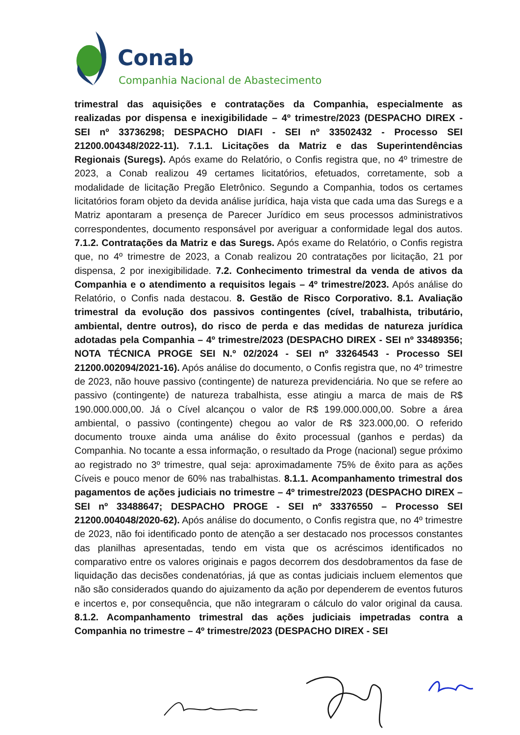Conab
Companhia Nacional de Abastecimento
trimestral das aquisições e contratações da Companhia, especialmente as realizadas por dispensa e inexigibilidade – 4º trimestre/2023 (DESPACHO DIREX - SEI nº 33736298; DESPACHO DIAFI - SEI nº 33502432 - Processo SEI 21200.004348/2022-11). 7.1.1. Licitações da Matriz e das Superintendências Regionais (Suregs). Após exame do Relatório, o Confis registra que, no 4º trimestre de 2023, a Conab realizou 49 certames licitatórios, efetuados, corretamente, sob a modalidade de licitação Pregão Eletrônico. Segundo a Companhia, todos os certames licitatórios foram objeto da devida análise jurídica, haja vista que cada uma das Suregs e a Matriz apontaram a presença de Parecer Jurídico em seus processos administrativos correspondentes, documento responsável por averiguar a conformidade legal dos autos. 7.1.2. Contratações da Matriz e das Suregs. Após exame do Relatório, o Confis registra que, no 4º trimestre de 2023, a Conab realizou 20 contratações por licitação, 21 por dispensa, 2 por inexigibilidade. 7.2. Conhecimento trimestral da venda de ativos da Companhia e o atendimento a requisitos legais – 4º trimestre/2023. Após análise do Relatório, o Confis nada destacou. 8. Gestão de Risco Corporativo. 8.1. Avaliação trimestral da evolução dos passivos contingentes (cível, trabalhista, tributário, ambiental, dentre outros), do risco de perda e das medidas de natureza jurídica adotadas pela Companhia – 4º trimestre/2023 (DESPACHO DIREX - SEI nº 33489356; NOTA TÉCNICA PROGE SEI N.º 02/2024 - SEI nº 33264543 - Processo SEI 21200.002094/2021-16). Após análise do documento, o Confis registra que, no 4º trimestre de 2023, não houve passivo (contingente) de natureza previdenciária. No que se refere ao passivo (contingente) de natureza trabalhista, esse atingiu a marca de mais de R$ 190.000.000,00. Já o Cível alcançou o valor de R$ 199.000.000,00. Sobre a área ambiental, o passivo (contingente) chegou ao valor de R$ 323.000,00. O referido documento trouxe ainda uma análise do êxito processual (ganhos e perdas) da Companhia. No tocante a essa informação, o resultado da Proge (nacional) segue próximo ao registrado no 3º trimestre, qual seja: aproximadamente 75% de êxito para as ações Cíveis e pouco menor de 60% nas trabalhistas. 8.1.1. Acompanhamento trimestral dos pagamentos de ações judiciais no trimestre – 4º trimestre/2023 (DESPACHO DIREX – SEI nº 33488647; DESPACHO PROGE - SEI nº 33376550 – Processo SEI 21200.004048/2020-62). Após análise do documento, o Confis registra que, no 4º trimestre de 2023, não foi identificado ponto de atenção a ser destacado nos processos constantes das planilhas apresentadas, tendo em vista que os acréscimos identificados no comparativo entre os valores originais e pagos decorrem dos desdobramentos da fase de liquidação das decisões condenatórias, já que as contas judiciais incluem elementos que não são considerados quando do ajuizamento da ação por dependerem de eventos futuros e incertos e, por consequência, que não integraram o cálculo do valor original da causa. 8.1.2. Acompanhamento trimestral das ações judiciais impetradas contra a Companhia no trimestre – 4º trimestre/2023 (DESPACHO DIREX - SEI